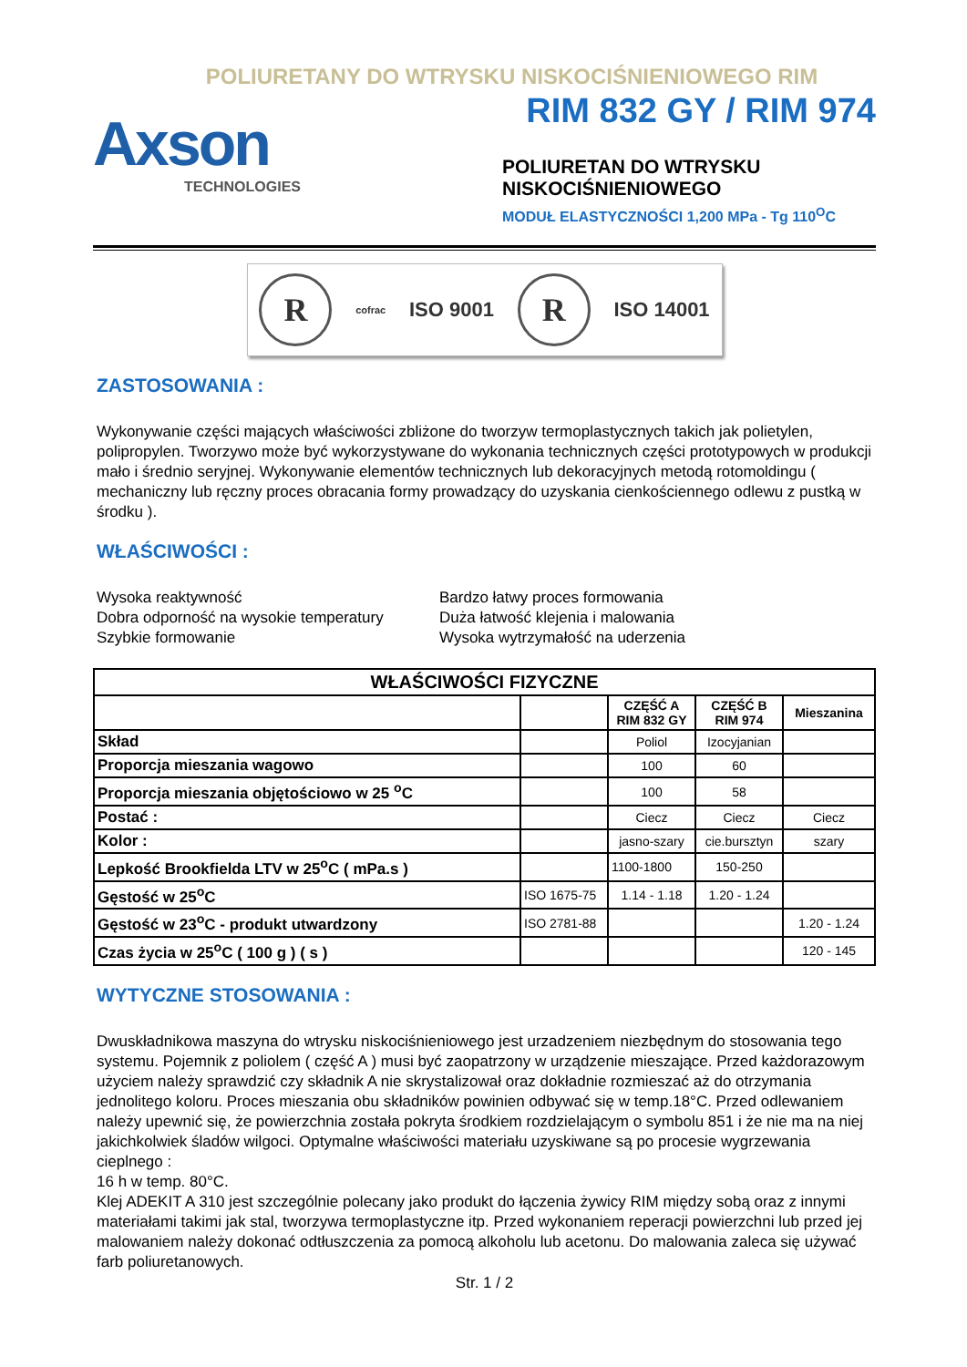POLIURETANY DO WTRYSKU NISKOCIŚNIENIOWEGO RIM
Axson
TECHNOLOGIES
RIM 832 GY / RIM 974
POLIURETAN DO WTRYSKU
NISKOCIŚNIENIOWEGO
MODUŁ ELASTYCZNOŚCI 1,200 MPa - Tg 110<sup>O</sup>C
R
cofrac ISO 9001
R
ISO 14001
ZASTOSOWANIA :
Wykonywanie części mających właściwości zbliżone do tworzyw termoplastycznych takich jak polietylen, polipropylen. Tworzywo może być wykorzystywane do wykonania technicznych części prototypowych w produkcji mało i średnio seryjnej. Wykonywanie elementów technicznych lub dekoracyjnych metodą rotomoldingu ( mechaniczny lub ręczny proces obracania formy prowadzący do uzyskania cienkościennego odlewu z pustką w środku ).
WŁAŚCIWOŚCI :
Wysoka reaktywność
Dobra odporność na wysokie temperatury
Szybkie formowanie
Bardzo łatwy proces formowania
Duża łatwość klejenia i malowania
Wysoka wytrzymałość na uderzenia
| WŁAŚCIWOŚCI FIZYCZNE | | | | |
| --- | --- | --- | --- | --- |
| | | CZĘŚĆ A RIM 832 GY | CZĘŚĆ B RIM 974 | Mieszanina |
| Skład | | Poliol | Izocyjanian | |
| Proporcja mieszania wagowo | | 100 | 60 | |
| Proporcja mieszania objętościowo w 25 <sup>o</sup>C | | 100 | 58 | |
| Postać : | | Ciecz | Ciecz | Ciecz |
| Kolor : | | jasno-szary | cie.bursztyn | szary |
| Lepkość Brookfielda LTV w 25<sup>o</sup>C ( mPa.s ) | | 1100-1800 | 150-250 | |
| Gęstość w 25<sup>o</sup>C | ISO 1675-75 | 1.14 - 1.18 | 1.20 - 1.24 | |
| Gęstość w 23<sup>o</sup>C - produkt utwardzony | ISO 2781-88 | | | 1.20 - 1.24 |
| Czas życia w 25<sup>o</sup>C ( 100 g ) ( s ) | | | | 120 - 145 |
WYTYCZNE STOSOWANIA :
Dwuskładnikowa maszyna do wtrysku niskociśnieniowego jest urzadzeniem niezbędnym do stosowania tego systemu. Pojemnik z poliolem ( część A ) musi być zaopatrzony w urządzenie mieszające. Przed każdorazowym użyciem należy sprawdzić czy składnik A nie skrystalizował oraz dokładnie rozmieszać aż do otrzymania jednolitego koloru. Proces mieszania obu składników powinien odbywać się w temp.18°C. Przed odlewaniem należy upewnić się, że powierzchnia została pokryta środkiem rozdzielającym o symbolu 851 i że nie ma na niej jakichkolwiek śladów wilgoci. Optymalne właściwości materiału uzyskiwane są po procesie wygrzewania cieplnego :
16 h w temp. 80°C.
Klej ADEKIT A 310 jest szczególnie polecany jako produkt do łączenia żywicy RIM między sobą oraz z innymi materiałami takimi jak stal, tworzywa termoplastyczne itp. Przed wykonaniem reperacji powierzchni lub przed jej malowaniem należy dokonać odtłuszczenia za pomocą alkoholu lub acetonu. Do malowania zaleca się używać farb poliuretanowych.
Str. 1 / 2